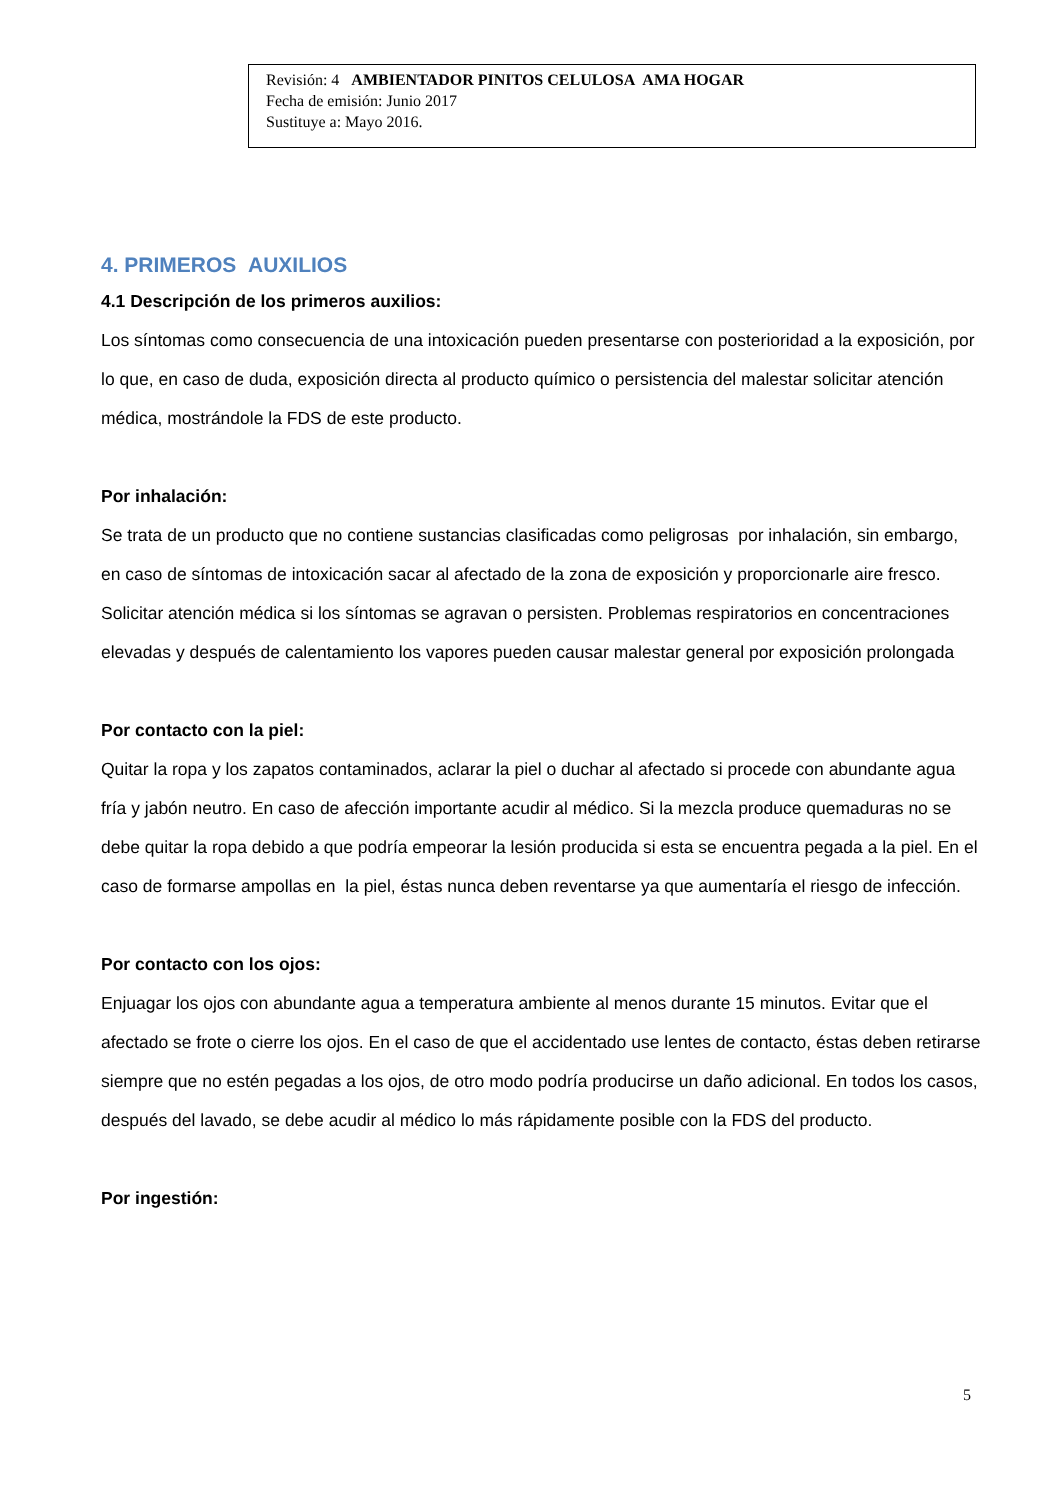Revisión: 4 AMBIENTADOR PINITOS CELULOSA AMA HOGAR
Fecha de emisión: Junio 2017
Sustituye a: Mayo 2016.
4. PRIMEROS AUXILIOS
4.1 Descripción de los primeros auxilios:
Los síntomas como consecuencia de una intoxicación pueden presentarse con posterioridad a la exposición, por lo que, en caso de duda, exposición directa al producto químico o persistencia del malestar solicitar atención médica, mostrándole la FDS de este producto.
Por inhalación:
Se trata de un producto que no contiene sustancias clasificadas como peligrosas por inhalación, sin embargo, en caso de síntomas de intoxicación sacar al afectado de la zona de exposición y proporcionarle aire fresco. Solicitar atención médica si los síntomas se agravan o persisten. Problemas respiratorios en concentraciones elevadas y después de calentamiento los vapores pueden causar malestar general por exposición prolongada
Por contacto con la piel:
Quitar la ropa y los zapatos contaminados, aclarar la piel o duchar al afectado si procede con abundante agua fría y jabón neutro. En caso de afección importante acudir al médico. Si la mezcla produce quemaduras no se debe quitar la ropa debido a que podría empeorar la lesión producida si esta se encuentra pegada a la piel. En el caso de formarse ampollas en la piel, éstas nunca deben reventarse ya que aumentaría el riesgo de infección.
Por contacto con los ojos:
Enjuagar los ojos con abundante agua a temperatura ambiente al menos durante 15 minutos. Evitar que el afectado se frote o cierre los ojos. En el caso de que el accidentado use lentes de contacto, éstas deben retirarse siempre que no estén pegadas a los ojos, de otro modo podría producirse un daño adicional. En todos los casos, después del lavado, se debe acudir al médico lo más rápidamente posible con la FDS del producto.
Por ingestión:
5